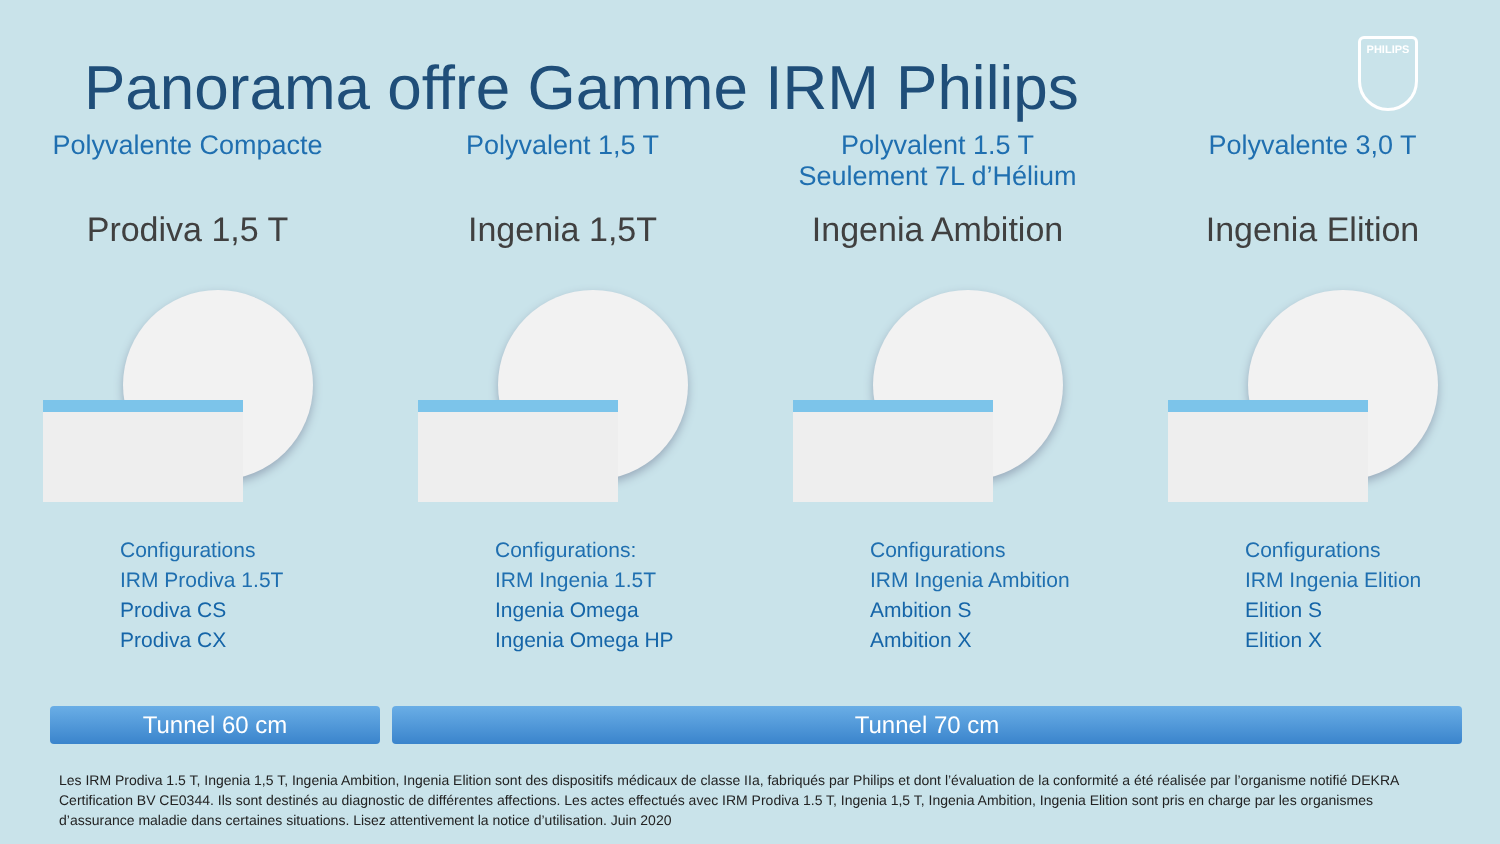Panorama offre Gamme IRM Philips
PHILIPS
Polyvalente Compacte
Prodiva 1,5 T
Configurations
IRM Prodiva 1.5T
Prodiva CS
Prodiva CX
Polyvalent 1,5 T
Ingenia 1,5T
Configurations:
IRM Ingenia 1.5T
Ingenia Omega
Ingenia Omega HP
Polyvalent 1.5 T
Seulement 7L d’Hélium
Ingenia Ambition
Configurations
IRM Ingenia Ambition
Ambition S
Ambition X
Polyvalente 3,0 T
Ingenia Elition
Configurations
IRM Ingenia Elition
Elition S
Elition X
Tunnel 60 cm Tunnel 70 cm
Les IRM Prodiva 1.5 T, Ingenia 1,5 T, Ingenia Ambition, Ingenia Elition sont des dispositifs médicaux de classe IIa, fabriqués par Philips et dont l’évaluation de la conformité a été réalisée par l’organisme notifié DEKRA Certification BV CE0344. Ils sont destinés au diagnostic de différentes affections. Les actes effectués avec IRM Prodiva 1.5 T, Ingenia 1,5 T, Ingenia Ambition, Ingenia Elition sont pris en charge par les organismes d’assurance maladie dans certaines situations. Lisez attentivement la notice d’utilisation. Juin 2020